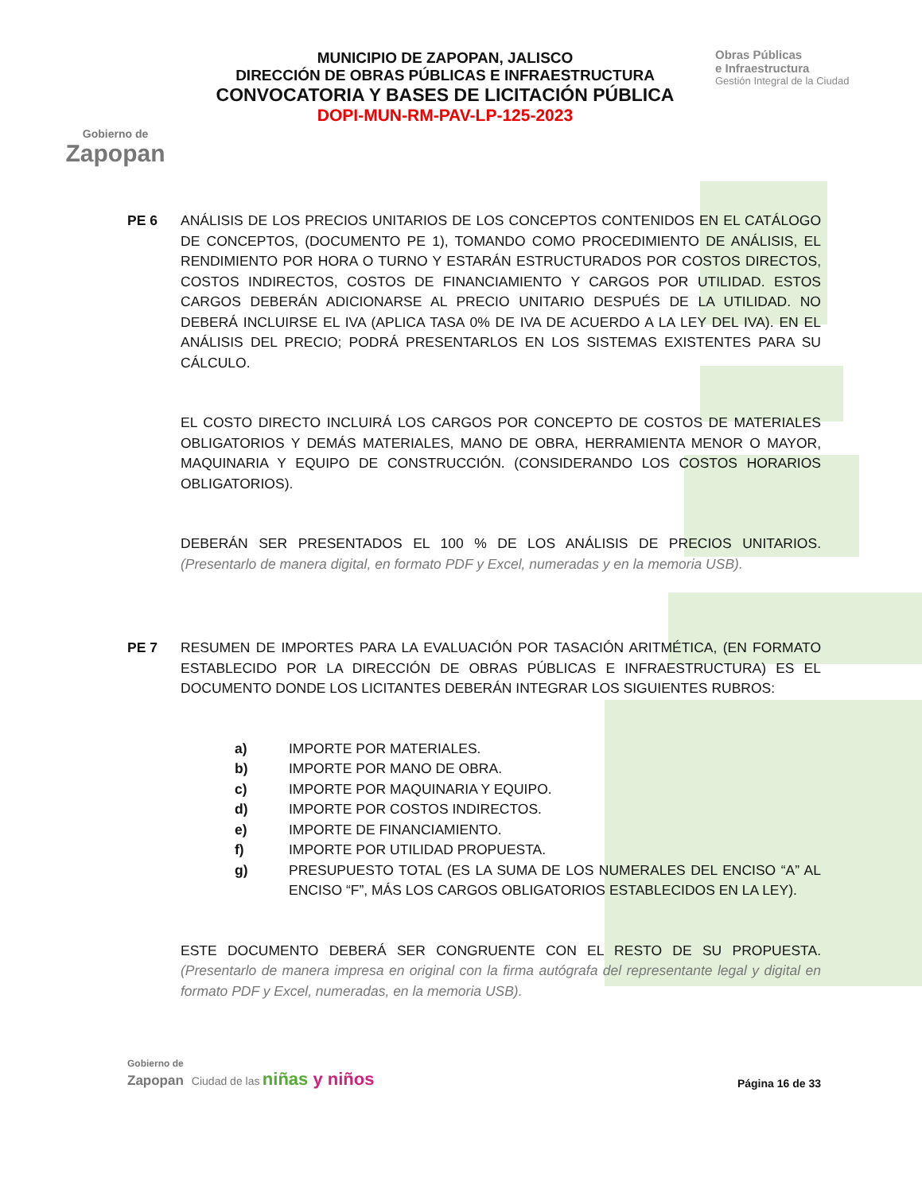Gobierno de
Zapopan
MUNICIPIO DE ZAPOPAN, JALISCO
DIRECCIÓN DE OBRAS PÚBLICAS E INFRAESTRUCTURA
CONVOCATORIA Y BASES DE LICITACIÓN PÚBLICA
DOPI-MUN-RM-PAV-LP-125-2023
Obras Públicas
e Infraestructura
Gestión Integral de la Ciudad
PE 6 ANÁLISIS DE LOS PRECIOS UNITARIOS DE LOS CONCEPTOS CONTENIDOS EN EL CATÁLOGO DE CONCEPTOS, (DOCUMENTO PE 1), TOMANDO COMO PROCEDIMIENTO DE ANÁLISIS, EL RENDIMIENTO POR HORA O TURNO Y ESTARÁN ESTRUCTURADOS POR COSTOS DIRECTOS, COSTOS INDIRECTOS, COSTOS DE FINANCIAMIENTO Y CARGOS POR UTILIDAD. ESTOS CARGOS DEBERÁN ADICIONARSE AL PRECIO UNITARIO DESPUÉS DE LA UTILIDAD. NO DEBERÁ INCLUIRSE EL IVA (APLICA TASA 0% DE IVA DE ACUERDO A LA LEY DEL IVA). EN EL ANÁLISIS DEL PRECIO; PODRÁ PRESENTARLOS EN LOS SISTEMAS EXISTENTES PARA SU CÁLCULO.
EL COSTO DIRECTO INCLUIRÁ LOS CARGOS POR CONCEPTO DE COSTOS DE MATERIALES OBLIGATORIOS Y DEMÁS MATERIALES, MANO DE OBRA, HERRAMIENTA MENOR O MAYOR, MAQUINARIA Y EQUIPO DE CONSTRUCCIÓN. (CONSIDERANDO LOS COSTOS HORARIOS OBLIGATORIOS).
DEBERÁN SER PRESENTADOS EL 100 % DE LOS ANÁLISIS DE PRECIOS UNITARIOS. (Presentarlo de manera digital, en formato PDF y Excel, numeradas y en la memoria USB).
PE 7 RESUMEN DE IMPORTES PARA LA EVALUACIÓN POR TASACIÓN ARITMÉTICA, (EN FORMATO ESTABLECIDO POR LA DIRECCIÓN DE OBRAS PÚBLICAS E INFRAESTRUCTURA) ES EL DOCUMENTO DONDE LOS LICITANTES DEBERÁN INTEGRAR LOS SIGUIENTES RUBROS:
a) IMPORTE POR MATERIALES.
b) IMPORTE POR MANO DE OBRA.
c) IMPORTE POR MAQUINARIA Y EQUIPO.
d) IMPORTE POR COSTOS INDIRECTOS.
e) IMPORTE DE FINANCIAMIENTO.
f) IMPORTE POR UTILIDAD PROPUESTA.
g) PRESUPUESTO TOTAL (ES LA SUMA DE LOS NUMERALES DEL ENCISO “A” AL ENCISO “F”, MÁS LOS CARGOS OBLIGATORIOS ESTABLECIDOS EN LA LEY).
ESTE DOCUMENTO DEBERÁ SER CONGRUENTE CON EL RESTO DE SU PROPUESTA. (Presentarlo de manera impresa en original con la firma autógrafa del representante legal y digital en formato PDF y Excel, numeradas, en la memoria USB).
Gobierno de
Zapopan Ciudad de las niñas y niños
Página 16 de 33